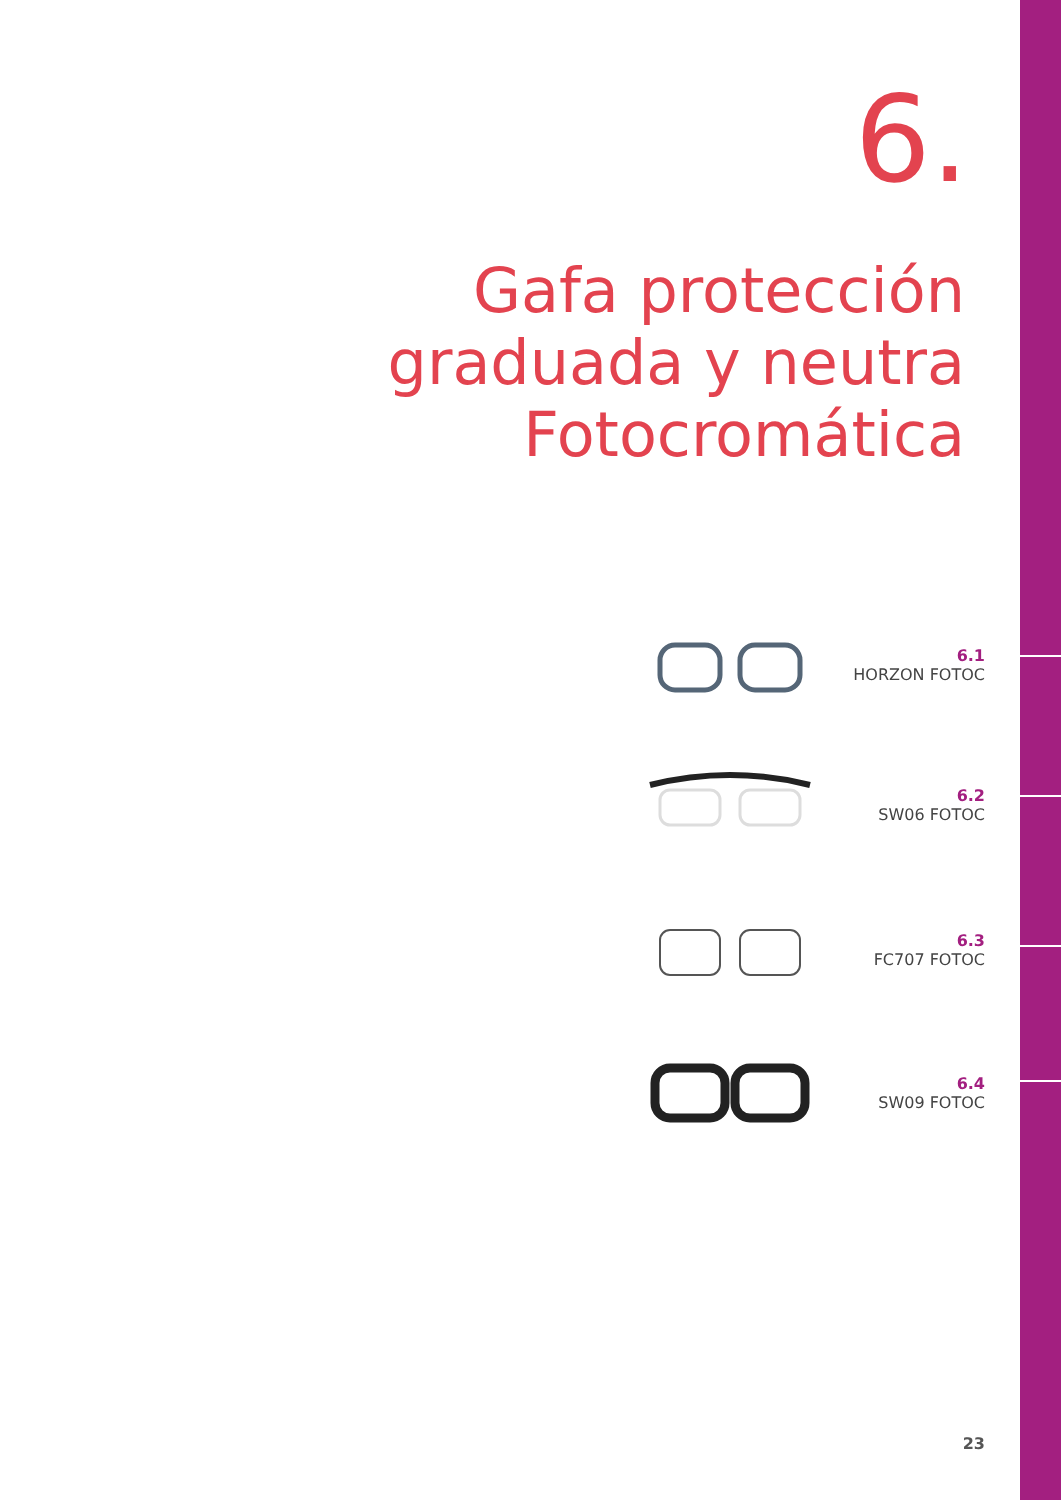6.
Gafa protección
graduada y neutra
Fotocromática
6.1
HORZON FOTOC
6.2
SW06 FOTOC
6.3
FC707 FOTOC
6.4
SW09 FOTOC
23